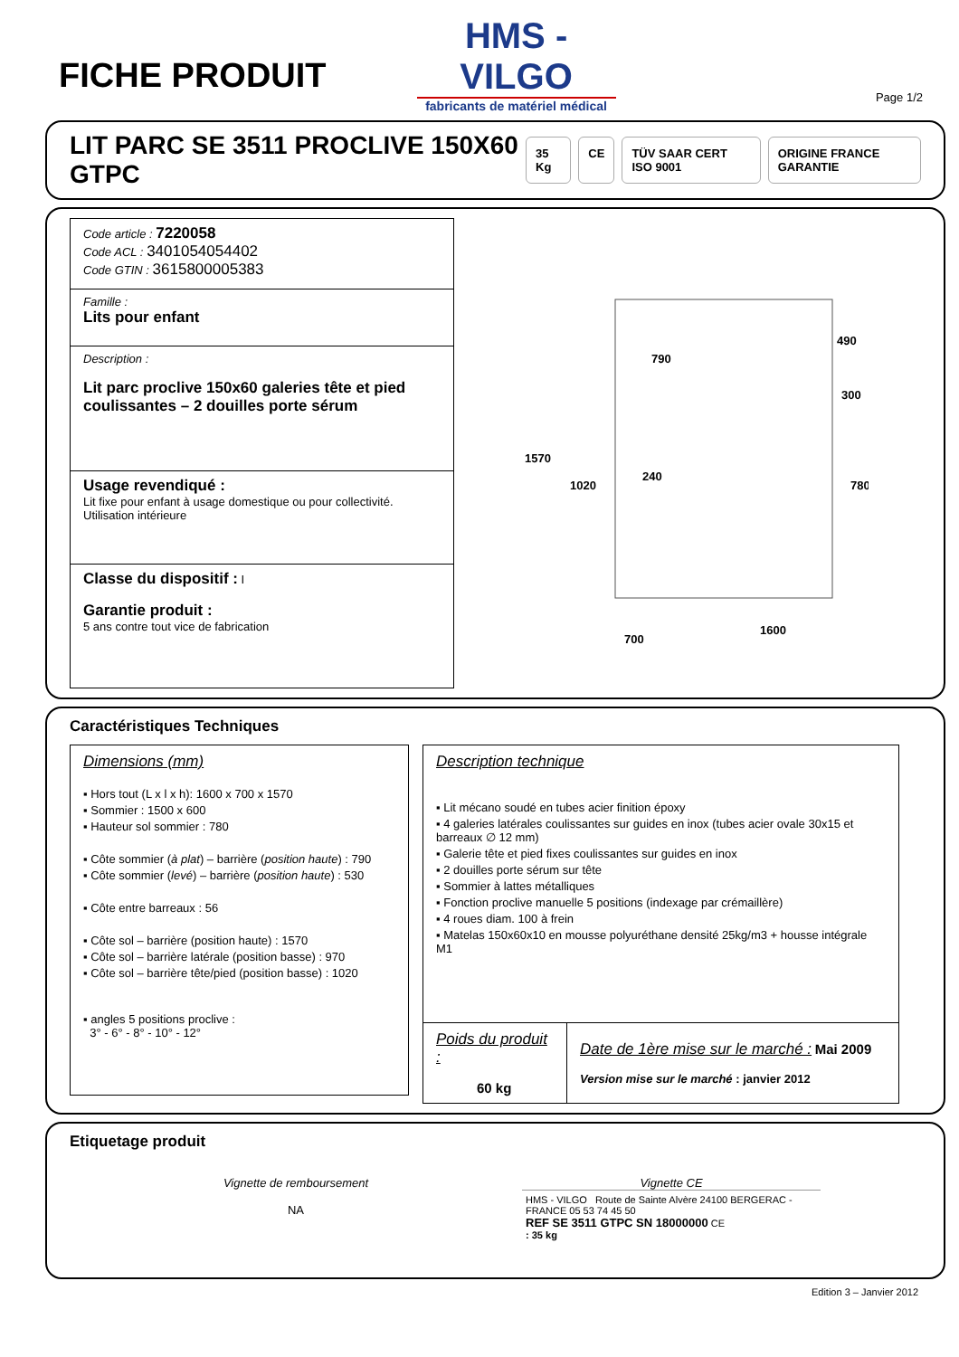FICHE PRODUIT
HMS - VILGO
fabricants de matériel médical
Page 1/2
LIT PARC SE 3511 PROCLIVE 150X60 GTPC
35 Kg CE TÜV SAAR CERT ISO 9001 ORIGINE FRANCE GARANTIE
| Code article : 7220058 Code ACL : 3401054054402 Code GTIN : 3615800005383 |
| Famille : Lits pour enfant |
| Description : Lit parc proclive 150x60 galeries tête et pied coulissantes – 2 douilles porte sérum |
| Usage revendiqué : Lit fixe pour enfant à usage domestique ou pour collectivité. Utilisation intérieure |
| Classe du dispositif : I Garantie produit : 5 ans contre tout vice de fabrication |
1570
1020
790
240
490
300
780
1600
700
Caractéristiques Techniques
Dimensions (mm)
▪ Hors tout (L x l x h): 1600 x 700 x 1570
▪ Sommier : 1500 x 600
▪ Hauteur sol sommier : 780
▪ Côte sommier (à plat) – barrière (position haute) : 790
▪ Côte sommier (levé) – barrière (position haute) : 530
▪ Côte entre barreaux : 56
▪ Côte sol – barrière (position haute) : 1570
▪ Côte sol – barrière latérale (position basse) : 970
▪ Côte sol – barrière tête/pied (position basse) : 1020
▪ angles 5 positions proclive :
3° - 6° - 8° - 10° - 12°
Description technique
▪ Lit mécano soudé en tubes acier finition époxy
▪ 4 galeries latérales coulissantes sur guides en inox (tubes acier ovale 30x15 et barreaux ∅ 12 mm)
▪ Galerie tête et pied fixes coulissantes sur guides en inox
▪ 2 douilles porte sérum sur tête
▪ Sommier à lattes métalliques
▪ Fonction proclive manuelle 5 positions (indexage par crémaillère)
▪ 4 roues diam. 100 à frein
▪ Matelas 150x60x10 en mousse polyuréthane densité 25kg/m3 + housse intégrale M1
| Poids du produit : 60 kg | Date de 1ère mise sur le marché : Mai 2009 Version mise sur le marché : janvier 2012 |
Etiquetage produit
Vignette de remboursement
NA
Vignette CE
HMS - VILGO Route de Sainte Alvère 24100 BERGERAC - FRANCE 05 53 74 45 50
REF SE 3511 GTPC SN 18000000 CE
: 35 kg
Edition 3 – Janvier 2012